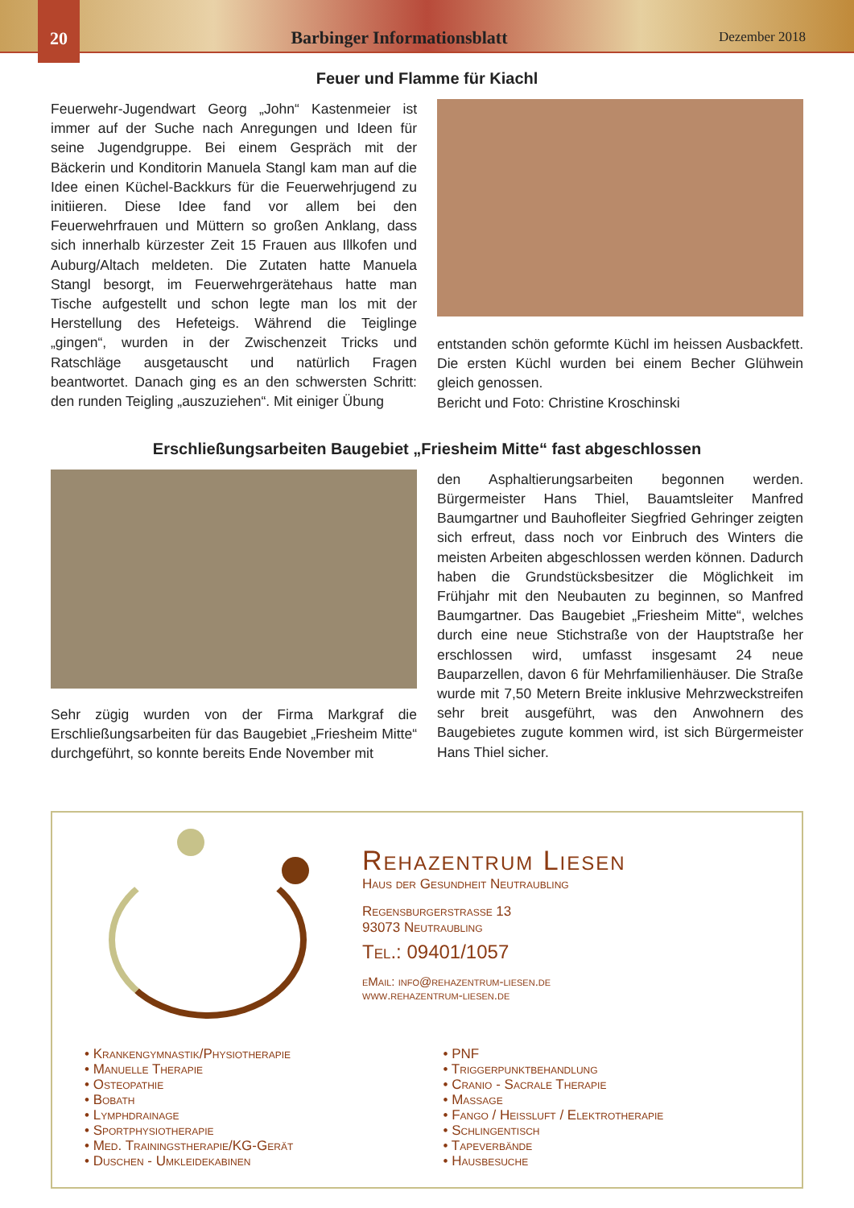20
Barbinger Informationsblatt
Dezember 2018
Feuer und Flamme für Kiachl
Feuerwehr-Jugendwart Georg „John“ Kastenmeier ist immer auf der Suche nach Anregungen und Ideen für seine Jugendgruppe. Bei einem Gespräch mit der Bäckerin und Konditorin Manuela Stangl kam man auf die Idee einen Küchel-Backkurs für die Feuerwehrjugend zu initiieren. Diese Idee fand vor allem bei den Feuerwehrfrauen und Müttern so großen Anklang, dass sich innerhalb kürzester Zeit 15 Frauen aus Illkofen und Auburg/Altach meldeten. Die Zutaten hatte Manuela Stangl besorgt, im Feuerwehrgerätehaus hatte man Tische aufgestellt und schon legte man los mit der Herstellung des Hefeteigs. Während die Teiglinge „gingen“, wurden in der Zwischenzeit Tricks und Ratschläge ausgetauscht und natürlich Fragen beantwortet. Danach ging es an den schwersten Schritt: den runden Teigling „auszuziehen“. Mit einiger Übung
entstanden schön geformte Küchl im heissen Ausbackfett. Die ersten Küchl wurden bei einem Becher Glühwein gleich genossen.
Bericht und Foto: Christine Kroschinski
Erschließungsarbeiten Baugebiet „Friesheim Mitte“ fast abgeschlossen
Sehr zügig wurden von der Firma Markgraf die Erschließungsarbeiten für das Baugebiet „Friesheim Mitte“ durchgeführt, so konnte bereits Ende November mit
den Asphaltierungsarbeiten begonnen werden. Bürgermeister Hans Thiel, Bauamtsleiter Manfred Baumgartner und Bauhofleiter Siegfried Gehringer zeigten sich erfreut, dass noch vor Einbruch des Winters die meisten Arbeiten abgeschlossen werden können. Dadurch haben die Grundstücksbesitzer die Möglichkeit im Frühjahr mit den Neubauten zu beginnen, so Manfred Baumgartner. Das Baugebiet „Friesheim Mitte“, welches durch eine neue Stichstraße von der Hauptstraße her erschlossen wird, umfasst insgesamt 24 neue Bauparzellen, davon 6 für Mehrfamilienhäuser. Die Straße wurde mit 7,50 Metern Breite inklusive Mehrzweckstreifen sehr breit ausgeführt, was den Anwohnern des Baugebietes zugute kommen wird, ist sich Bürgermeister Hans Thiel sicher.
Rehazentrum Liesen
Haus der Gesundheit Neutraubling
Regensburgerstrasse 13
93073 Neutraubling
Tel.: 09401/1057
eMail: info@rehazentrum-liesen.de
www.rehazentrum-liesen.de
• Krankengymnastik/Physiotherapie
• Manuelle Therapie
• Osteopathie
• Bobath
• Lymphdrainage
• Sportphysiotherapie
• Med. Trainingstherapie/KG-Gerät
• Duschen - Umkleidekabinen
• PNF
• Triggerpunktbehandlung
• Cranio - Sacrale Therapie
• Massage
• Fango / Heissluft / Elektrotherapie
• Schlingentisch
• Tapeverbände
• Hausbesuche